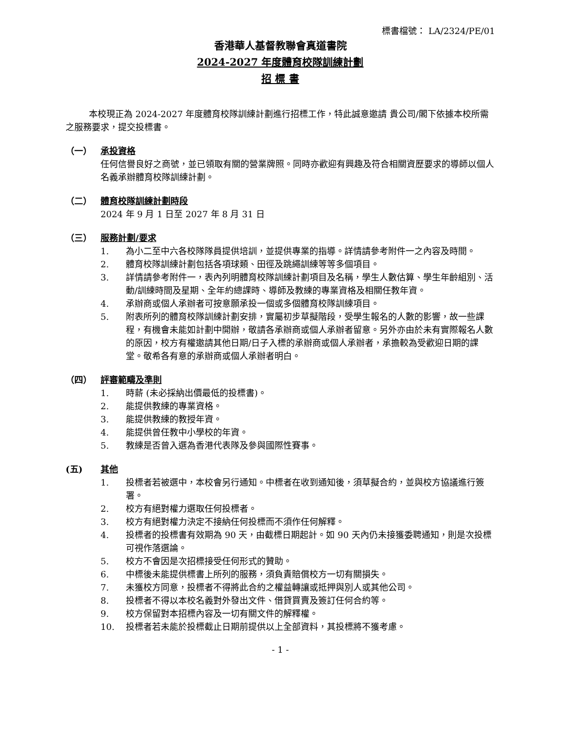標書檔號： LA/2324/PE/01
香港華人基督教聯會真道書院
2024-2027 年度體育校隊訓練計劃
招 標 書
本校現正為 2024-2027 年度體育校隊訓練計劃進行招標工作，特此誠意邀請 貴公司/閣下依據本校所需之服務要求，提交投標書。
（一） 承投資格
任何信譽良好之商號，並已領取有關的營業牌照。同時亦歡迎有興趣及符合相關資歷要求的導師以個人名義承辦體育校隊訓練計劃。
（二） 體育校隊訓練計劃時段
2024 年 9 月 1 日至 2027 年 8 月 31 日
（三） 服務計劃/要求
1. 為小二至中六各校隊隊員提供培訓，並提供專業的指導。詳情請參考附件一之內容及時間。
2. 體育校隊訓練計劃包括各項球類、田徑及跳繩訓練等等多個項目。
3. 詳情請參考附件一，表內列明體育校隊訓練計劃項目及名稱，學生人數估算、學生年齡組別、活動/訓練時間及星期、全年約總課時、導師及教練的專業資格及相關任教年資。
4. 承辦商或個人承辦者可按意願承投一個或多個體育校隊訓練項目。
5. 附表所列的體育校隊訓練計劃安排，實屬初步草擬階段，受學生報名的人數的影響，故一些課程，有機會未能如計劃中開辦，敬請各承辦商或個人承辦者留意。另外亦由於未有實際報名人數的原因，校方有權邀請其他日期/日子入標的承辦商或個人承辦者，承擔較為受歡迎日期的課堂。敬希各有意的承辦商或個人承辦者明白。
（四） 評審範疇及準則
1. 時薪 (未必採納出價最低的投標書)。
2. 能提供教練的專業資格。
3. 能提供教練的教授年資。
4. 能提供曾任教中小學校的年資。
5. 教練是否曾入選為香港代表隊及參與國際性賽事。
(五) 其他
1. 投標者若被選中，本校會另行通知。中標者在收到通知後，須草擬合約，並與校方協議進行簽署。
2. 校方有絕對權力選取任何投標者。
3. 校方有絕對權力決定不接納任何投標而不須作任何解釋。
4. 投標者的投標書有效期為 90 天，由截標日期起計。如 90 天內仍未接獲委聘通知，則是次投標可視作落選論。
5. 校方不會因是次招標接受任何形式的贊助。
6. 中標後未能提供標書上所列的服務，須負責賠償校方一切有關損失。
7. 未獲校方同意，投標者不得將此合約之權益轉讓或抵押與別人或其他公司。
8. 投標者不得以本校名義對外發出文件、借貸買賣及簽訂任何合約等。
9. 校方保留對本招標內容及一切有關文件的解釋權。
10. 投標者若未能於投標截止日期前提供以上全部資料，其投標將不獲考慮。
- 1 -